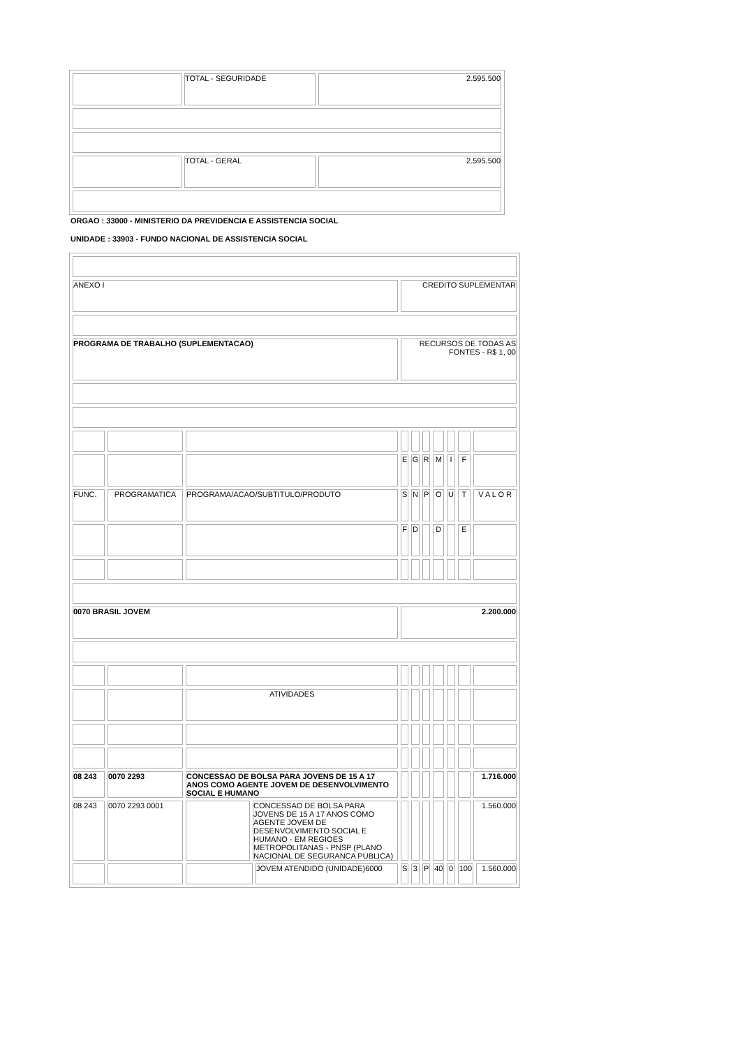| | TOTAL - SEGURIDADE | 2.595.500 |
| | TOTAL - GERAL | 2.595.500 |
ORGAO : 33000 - MINISTERIO DA PREVIDENCIA E ASSISTENCIA SOCIAL
UNIDADE : 33903 - FUNDO NACIONAL DE ASSISTENCIA SOCIAL
| ANEXO I | | | | | CREDITO SUPLEMENTAR | | | | | | | |
| PROGRAMA DE TRABALHO (SUPLEMENTACAO) | | | | | RECURSOS DE TODAS AS FONTES - R$ 1, 00 | | | | | | | |
| | | | | | E | G | R | M | I | F | | |
| FUNC. | PROGRAMATICA | PROGRAMA/ACAO/SUBTITULO/PRODUTO | | | S | N | P | O | U | T | V A L O R | |
| | | | | | F | D | | D | | E | | |
| 0070 BRASIL JOVEM | | | | | 2.200.000 | | | | | | | |
| | | ATIVIDADES | | | | | | | | | | |
| 08 243 | 0070 2293 | CONCESSAO DE BOLSA PARA JOVENS DE 15 A 17 ANOS COMO AGENTE JOVEM DE DESENVOLVIMENTO SOCIAL E HUMANO | | | | | | | | | 1.716.000 | |
| 08 243 | 0070 2293 0001 | | CONCESSAO DE BOLSA PARA JOVENS DE 15 A 17 ANOS COMO AGENTE JOVEM DE DESENVOLVIMENTO SOCIAL E HUMANO - EM REGIOES METROPOLITANAS - PNSP (PLANO NACIONAL DE SEGURANCA PUBLICA) | | | | | | | | 1.560.000 | |
| | | | | JOVEM ATENDIDO (UNIDADE)6000 | S | 3 | P | 40 | 0 | 100 | | 1.560.000 |